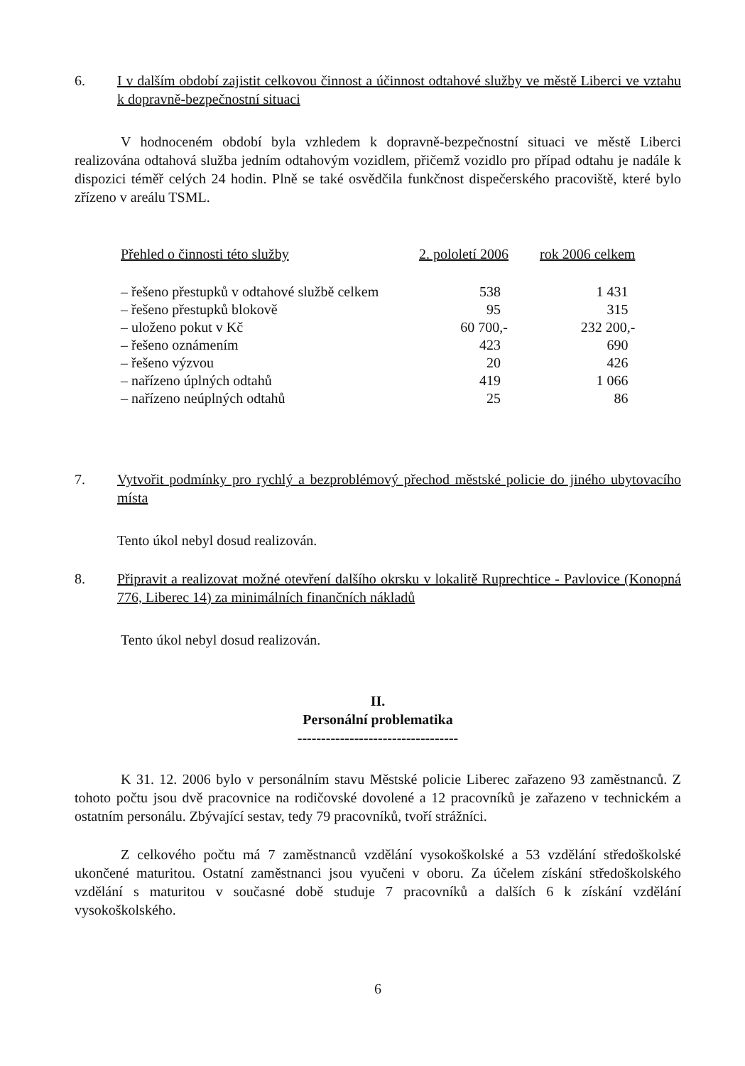6. I v dalším období zajistit celkovou činnost a účinnost odtahové služby ve městě Liberci ve vztahu k dopravně-bezpečnostní situaci
V hodnoceném období byla vzhledem k dopravně-bezpečnostní situaci ve městě Liberci realizována odtahová služba jedním odtahovým vozidlem, přičemž vozidlo pro případ odtahu je nadále k dispozici téměř celých 24 hodin. Plně se také osvědčila funkčnost dispečerského pracoviště, které bylo zřízeno v areálu TSML.
| Přehled o činnosti této služby | 2. pololetí 2006 | rok 2006 celkem |
| --- | --- | --- |
| – řešeno přestupků v odtahové službě celkem | 538 | 1 431 |
| – řešeno přestupků blokově | 95 | 315 |
| – uloženo pokut v Kč | 60 700,- | 232 200,- |
| – řešeno oznámením | 423 | 690 |
| – řešeno výzvou | 20 | 426 |
| – nařízeno úplných odtahů | 419 | 1 066 |
| – nařízeno neúplných odtahů | 25 | 86 |
7. Vytvořit podmínky pro rychlý a bezproblémový přechod městské policie do jiného ubytovacího místa
Tento úkol nebyl dosud realizován.
8. Připravit a realizovat možné otevření dalšího okrsku v lokalitě Ruprechtice - Pavlovice (Konopná 776, Liberec 14) za minimálních finančních nákladů
Tento úkol nebyl dosud realizován.
II.
Personální problematika
----------------------------------
K 31. 12. 2006 bylo v personálním stavu Městské policie Liberec zařazeno 93 zaměstnanců. Z tohoto počtu jsou dvě pracovnice na rodičovské dovolené a 12 pracovníků je zařazeno v technickém a ostatním personálu. Zbývající sestav, tedy 79 pracovníků, tvoří strážníci.
Z celkového počtu má 7 zaměstnanců vzdělání vysokoškolské a 53 vzdělání středoškolské ukončené maturitou. Ostatní zaměstnanci jsou vyučeni v oboru. Za účelem získání středoškolského vzdělání s maturitou v současné době studuje 7 pracovníků a dalších 6 k získání vzdělání vysokoškolského.
6